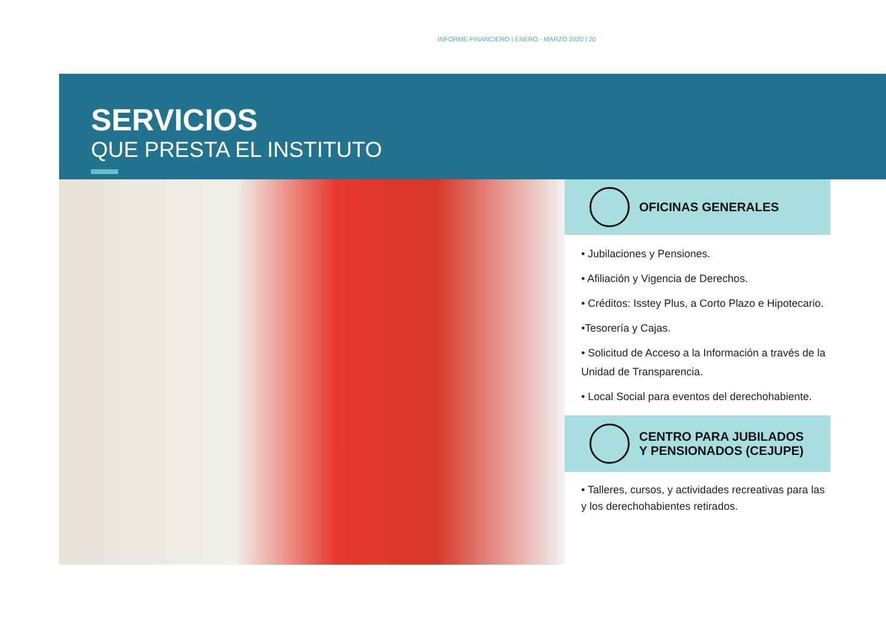INFORME FINANCIERO | ENERO - MARZO 2020 | 20
SERVICIOS
QUE PRESTA EL INSTITUTO
OFICINAS GENERALES
• Jubilaciones y Pensiones.
• Afiliación y Vigencia de Derechos.
• Créditos: Isstey Plus, a Corto Plazo e Hipotecario.
•Tesorería y Cajas.
• Solicitud de Acceso a la Información a través de la Unidad de Transparencia.
• Local Social para eventos del derechohabiente.
CENTRO PARA JUBILADOS
Y PENSIONADOS (CEJUPE)
• Talleres, cursos, y actividades recreativas para las y los derechohabientes retirados.